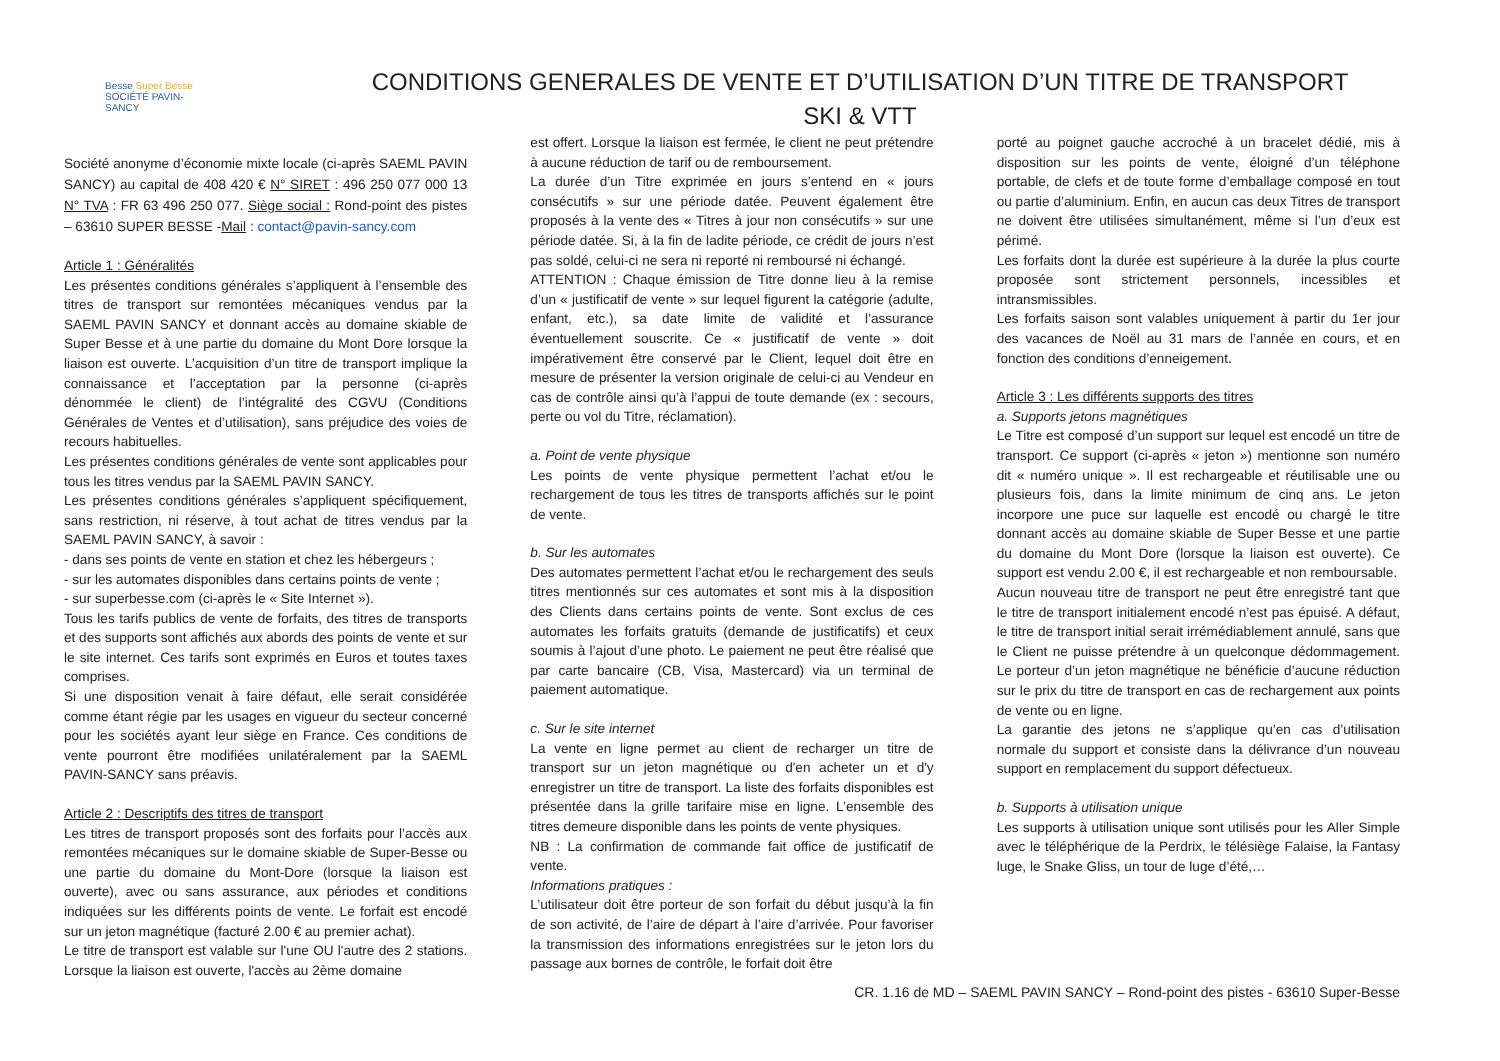Besse Super Besse
SOCIÉTÉ PAVIN-SANCY
CONDITIONS GENERALES DE VENTE ET D’UTILISATION D’UN TITRE DE TRANSPORT
SKI & VTT
Société anonyme d’économie mixte locale (ci-après SAEML PAVIN SANCY) au capital de 408 420 € N° SIRET : 496 250 077 000 13 N° TVA : FR 63 496 250 077. Siège social : Rond-point des pistes – 63610 SUPER BESSE -Mail : contact@pavin-sancy.com
Article 1 : Généralités
Les présentes conditions générales s’appliquent à l’ensemble des titres de transport sur remontées mécaniques vendus par la SAEML PAVIN SANCY et donnant accès au domaine skiable de Super Besse et à une partie du domaine du Mont Dore lorsque la liaison est ouverte. L’acquisition d’un titre de transport implique la connaissance et l’acceptation par la personne (ci-après dénommée le client) de l’intégralité des CGVU (Conditions Générales de Ventes et d’utilisation), sans préjudice des voies de recours habituelles.
Les présentes conditions générales de vente sont applicables pour tous les titres vendus par la SAEML PAVIN SANCY.
Les présentes conditions générales s’appliquent spécifiquement, sans restriction, ni réserve, à tout achat de titres vendus par la SAEML PAVIN SANCY, à savoir :
- dans ses points de vente en station et chez les hébergeurs ;
- sur les automates disponibles dans certains points de vente ;
- sur superbesse.com (ci-après le « Site Internet »).
Tous les tarifs publics de vente de forfaits, des titres de transports et des supports sont affichés aux abords des points de vente et sur le site internet. Ces tarifs sont exprimés en Euros et toutes taxes comprises.
Si une disposition venait à faire défaut, elle serait considérée comme étant régie par les usages en vigueur du secteur concerné pour les sociétés ayant leur siège en France. Ces conditions de vente pourront être modifiées unilatéralement par la SAEML PAVIN-SANCY sans préavis.
Article 2 : Descriptifs des titres de transport
Les titres de transport proposés sont des forfaits pour l’accès aux remontées mécaniques sur le domaine skiable de Super-Besse ou une partie du domaine du Mont-Dore (lorsque la liaison est ouverte), avec ou sans assurance, aux périodes et conditions indiquées sur les différents points de vente. Le forfait est encodé sur un jeton magnétique (facturé 2.00 € au premier achat).
Le titre de transport est valable sur l'une OU l'autre des 2 stations. Lorsque la liaison est ouverte, l'accès au 2ème domaine
est offert. Lorsque la liaison est fermée, le client ne peut prétendre à aucune réduction de tarif ou de remboursement.
La durée d’un Titre exprimée en jours s’entend en « jours consécutifs » sur une période datée. Peuvent également être proposés à la vente des « Titres à jour non consécutifs » sur une période datée. Si, à la fin de ladite période, ce crédit de jours n’est pas soldé, celui-ci ne sera ni reporté ni remboursé ni échangé.
ATTENTION : Chaque émission de Titre donne lieu à la remise d’un « justificatif de vente » sur lequel figurent la catégorie (adulte, enfant, etc.), sa date limite de validité et l’assurance éventuellement souscrite. Ce « justificatif de vente » doit impérativement être conservé par le Client, lequel doit être en mesure de présenter la version originale de celui-ci au Vendeur en cas de contrôle ainsi qu’à l’appui de toute demande (ex : secours, perte ou vol du Titre, réclamation).
a. Point de vente physique
Les points de vente physique permettent l’achat et/ou le rechargement de tous les titres de transports affichés sur le point de vente.
b. Sur les automates
Des automates permettent l’achat et/ou le rechargement des seuls titres mentionnés sur ces automates et sont mis à la disposition des Clients dans certains points de vente. Sont exclus de ces automates les forfaits gratuits (demande de justificatifs) et ceux soumis à l’ajout d’une photo. Le paiement ne peut être réalisé que par carte bancaire (CB, Visa, Mastercard) via un terminal de paiement automatique.
c. Sur le site internet
La vente en ligne permet au client de recharger un titre de transport sur un jeton magnétique ou d'en acheter un et d'y enregistrer un titre de transport. La liste des forfaits disponibles est présentée dans la grille tarifaire mise en ligne. L’ensemble des titres demeure disponible dans les points de vente physiques.
NB : La confirmation de commande fait office de justificatif de vente.
Informations pratiques :
L’utilisateur doit être porteur de son forfait du début jusqu’à la fin de son activité, de l’aire de départ à l’aire d’arrivée. Pour favoriser la transmission des informations enregistrées sur le jeton lors du passage aux bornes de contrôle, le forfait doit être
porté au poignet gauche accroché à un bracelet dédié, mis à disposition sur les points de vente, éloigné d’un téléphone portable, de clefs et de toute forme d’emballage composé en tout ou partie d’aluminium. Enfin, en aucun cas deux Titres de transport ne doivent être utilisées simultanément, même si l’un d’eux est périmé.
Les forfaits dont la durée est supérieure à la durée la plus courte proposée sont strictement personnels, incessibles et intransmissibles.
Les forfaits saison sont valables uniquement à partir du 1er jour des vacances de Noël au 31 mars de l’année en cours, et en fonction des conditions d’enneigement.
Article 3 : Les différents supports des titres
a. Supports jetons magnétiques
Le Titre est composé d’un support sur lequel est encodé un titre de transport. Ce support (ci-après « jeton ») mentionne son numéro dit « numéro unique ». Il est rechargeable et réutilisable une ou plusieurs fois, dans la limite minimum de cinq ans. Le jeton incorpore une puce sur laquelle est encodé ou chargé le titre donnant accès au domaine skiable de Super Besse et une partie du domaine du Mont Dore (lorsque la liaison est ouverte). Ce support est vendu 2.00 €, il est rechargeable et non remboursable.
Aucun nouveau titre de transport ne peut être enregistré tant que le titre de transport initialement encodé n’est pas épuisé. A défaut, le titre de transport initial serait irrémédiablement annulé, sans que le Client ne puisse prétendre à un quelconque dédommagement. Le porteur d’un jeton magnétique ne bénéficie d’aucune réduction sur le prix du titre de transport en cas de rechargement aux points de vente ou en ligne.
La garantie des jetons ne s’applique qu’en cas d’utilisation normale du support et consiste dans la délivrance d’un nouveau support en remplacement du support défectueux.
b. Supports à utilisation unique
Les supports à utilisation unique sont utilisés pour les Aller Simple avec le téléphérique de la Perdrix, le télésiège Falaise, la Fantasy luge, le Snake Gliss, un tour de luge d’été,…
CR. 1.16 de MD – SAEML PAVIN SANCY – Rond-point des pistes - 63610 Super-Besse